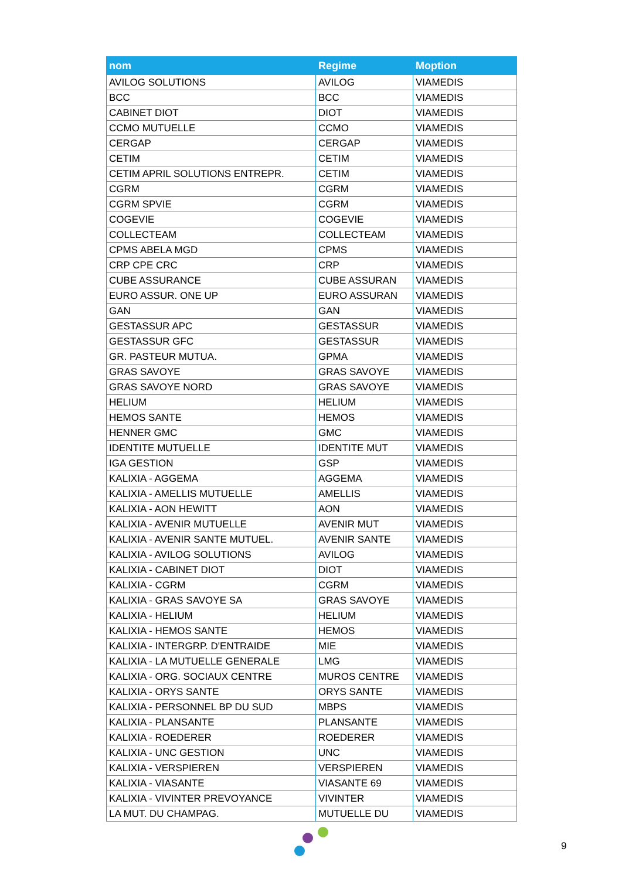| nom | Regime | Moption |
| --- | --- | --- |
| AVILOG SOLUTIONS | AVILOG | VIAMEDIS |
| BCC | BCC | VIAMEDIS |
| CABINET DIOT | DIOT | VIAMEDIS |
| CCMO MUTUELLE | CCMO | VIAMEDIS |
| CERGAP | CERGAP | VIAMEDIS |
| CETIM | CETIM | VIAMEDIS |
| CETIM APRIL SOLUTIONS ENTREPR. | CETIM | VIAMEDIS |
| CGRM | CGRM | VIAMEDIS |
| CGRM SPVIE | CGRM | VIAMEDIS |
| COGEVIE | COGEVIE | VIAMEDIS |
| COLLECTEAM | COLLECTEAM | VIAMEDIS |
| CPMS ABELA MGD | CPMS | VIAMEDIS |
| CRP CPE CRC | CRP | VIAMEDIS |
| CUBE ASSURANCE | CUBE ASSURAN | VIAMEDIS |
| EURO ASSUR. ONE UP | EURO ASSURAN | VIAMEDIS |
| GAN | GAN | VIAMEDIS |
| GESTASSUR APC | GESTASSUR | VIAMEDIS |
| GESTASSUR GFC | GESTASSUR | VIAMEDIS |
| GR. PASTEUR MUTUA. | GPMA | VIAMEDIS |
| GRAS SAVOYE | GRAS SAVOYE | VIAMEDIS |
| GRAS SAVOYE NORD | GRAS SAVOYE | VIAMEDIS |
| HELIUM | HELIUM | VIAMEDIS |
| HEMOS SANTE | HEMOS | VIAMEDIS |
| HENNER GMC | GMC | VIAMEDIS |
| IDENTITE MUTUELLE | IDENTITE MUT | VIAMEDIS |
| IGA GESTION | GSP | VIAMEDIS |
| KALIXIA - AGGEMA | AGGEMA | VIAMEDIS |
| KALIXIA - AMELLIS MUTUELLE | AMELLIS | VIAMEDIS |
| KALIXIA - AON HEWITT | AON | VIAMEDIS |
| KALIXIA - AVENIR MUTUELLE | AVENIR MUT | VIAMEDIS |
| KALIXIA - AVENIR SANTE MUTUEL. | AVENIR SANTE | VIAMEDIS |
| KALIXIA - AVILOG SOLUTIONS | AVILOG | VIAMEDIS |
| KALIXIA - CABINET DIOT | DIOT | VIAMEDIS |
| KALIXIA - CGRM | CGRM | VIAMEDIS |
| KALIXIA - GRAS SAVOYE SA | GRAS SAVOYE | VIAMEDIS |
| KALIXIA - HELIUM | HELIUM | VIAMEDIS |
| KALIXIA - HEMOS SANTE | HEMOS | VIAMEDIS |
| KALIXIA - INTERGRP. D'ENTRAIDE | MIE | VIAMEDIS |
| KALIXIA - LA MUTUELLE GENERALE | LMG | VIAMEDIS |
| KALIXIA - ORG. SOCIAUX CENTRE | MUROS CENTRE | VIAMEDIS |
| KALIXIA - ORYS SANTE | ORYS SANTE | VIAMEDIS |
| KALIXIA - PERSONNEL BP DU SUD | MBPS | VIAMEDIS |
| KALIXIA - PLANSANTE | PLANSANTE | VIAMEDIS |
| KALIXIA - ROEDERER | ROEDERER | VIAMEDIS |
| KALIXIA - UNC GESTION | UNC | VIAMEDIS |
| KALIXIA - VERSPIEREN | VERSPIEREN | VIAMEDIS |
| KALIXIA - VIASANTE | VIASANTE 69 | VIAMEDIS |
| KALIXIA - VIVINTER PREVOYANCE | VIVINTER | VIAMEDIS |
| LA MUT. DU CHAMPAG. | MUTUELLE DU | VIAMEDIS |
9